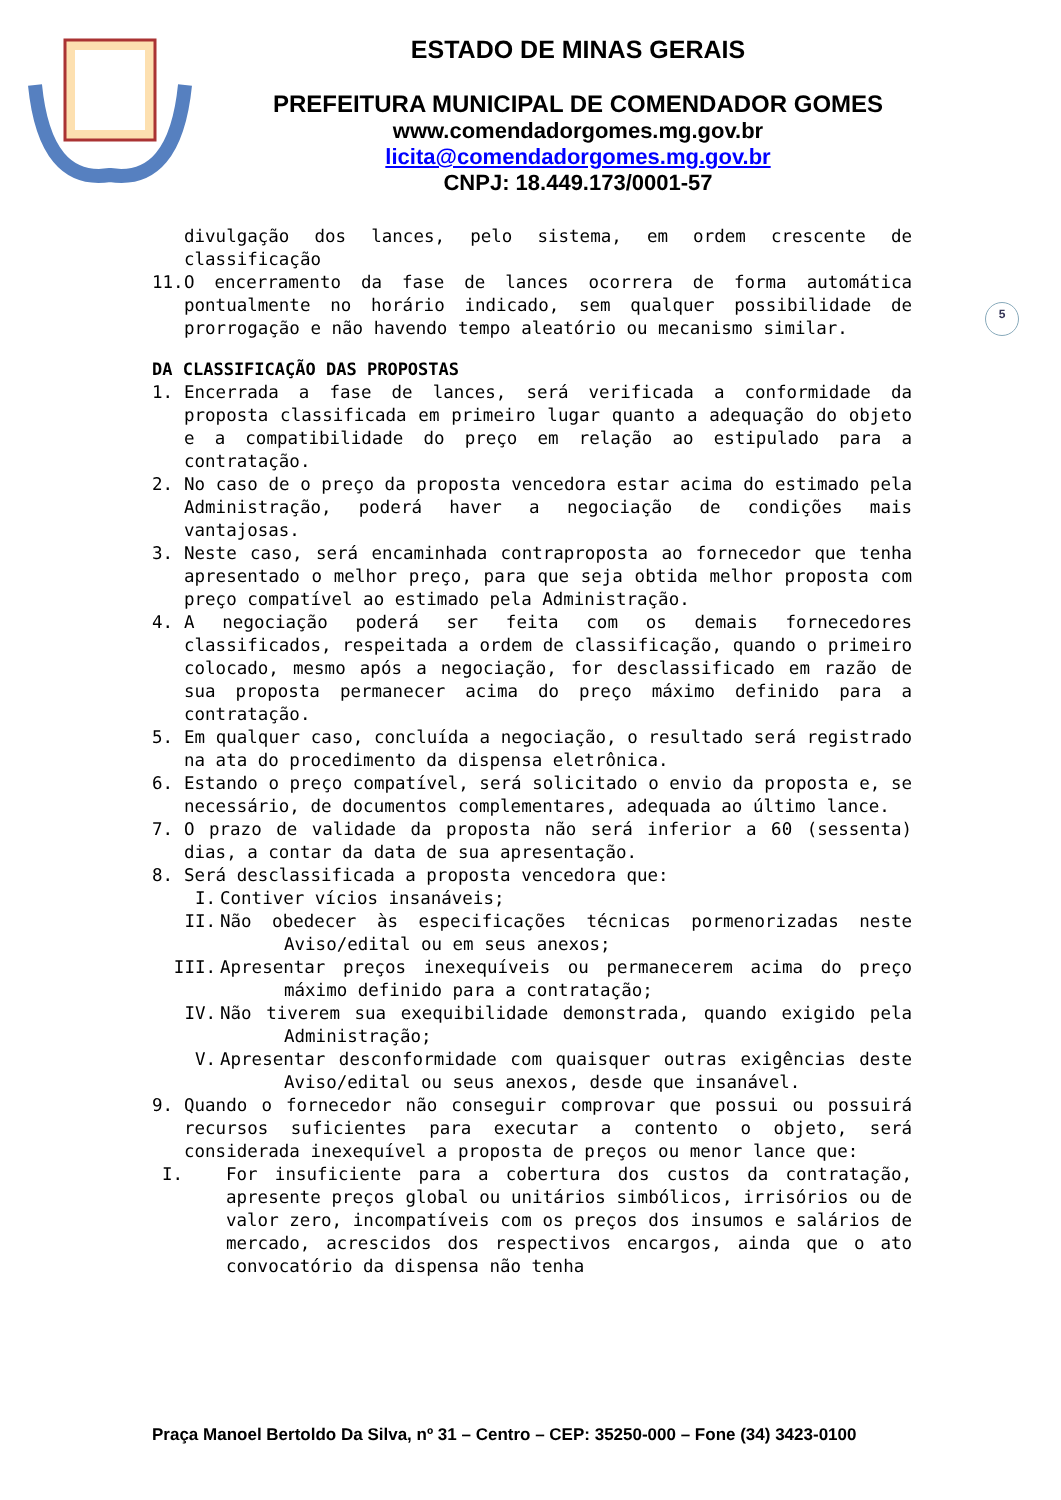ESTADO DE MINAS GERAIS
PREFEITURA MUNICIPAL DE COMENDADOR GOMES
www.comendadorgomes.mg.gov.br
licita@comendadorgomes.mg.gov.br
CNPJ: 18.449.173/0001-57
5
divulgação dos lances, pelo sistema, em ordem crescente de classificação
11. O encerramento da fase de lances ocorrera de forma automática pontualmente no horário indicado, sem qualquer possibilidade de prorrogação e não havendo tempo aleatório ou mecanismo similar.
DA CLASSIFICAÇÃO DAS PROPOSTAS
1. Encerrada a fase de lances, será verificada a conformidade da proposta classificada em primeiro lugar quanto a adequação do objeto e a compatibilidade do preço em relação ao estipulado para a contratação.
2. No caso de o preço da proposta vencedora estar acima do estimado pela Administração, poderá haver a negociação de condições mais vantajosas.
3. Neste caso, será encaminhada contraproposta ao fornecedor que tenha apresentado o melhor preço, para que seja obtida melhor proposta com preço compatível ao estimado pela Administração.
4. A negociação poderá ser feita com os demais fornecedores classificados, respeitada a ordem de classificação, quando o primeiro colocado, mesmo após a negociação, for desclassificado em razão de sua proposta permanecer acima do preço máximo definido para a contratação.
5. Em qualquer caso, concluída a negociação, o resultado será registrado na ata do procedimento da dispensa eletrônica.
6. Estando o preço compatível, será solicitado o envio da proposta e, se necessário, de documentos complementares, adequada ao último lance.
7. O prazo de validade da proposta não será inferior a 60 (sessenta) dias, a contar da data de sua apresentação.
8. Será desclassificada a proposta vencedora que:
I. Contiver vícios insanáveis;
II. Não obedecer às especificações técnicas pormenorizadas neste Aviso/edital ou em seus anexos;
III. Apresentar preços inexequíveis ou permanecerem acima do preço máximo definido para a contratação;
IV. Não tiverem sua exequibilidade demonstrada, quando exigido pela Administração;
V. Apresentar desconformidade com quaisquer outras exigências deste Aviso/edital ou seus anexos, desde que insanável.
9. Quando o fornecedor não conseguir comprovar que possui ou possuirá recursos suficientes para executar a contento o objeto, será considerada inexequível a proposta de preços ou menor lance que:
I. For insuficiente para a cobertura dos custos da contratação, apresente preços global ou unitários simbólicos, irrisórios ou de valor zero, incompatíveis com os preços dos insumos e salários de mercado, acrescidos dos respectivos encargos, ainda que o ato convocatório da dispensa não tenha
Praça Manoel Bertoldo Da Silva, nº 31 – Centro – CEP: 35250-000 – Fone (34) 3423-0100